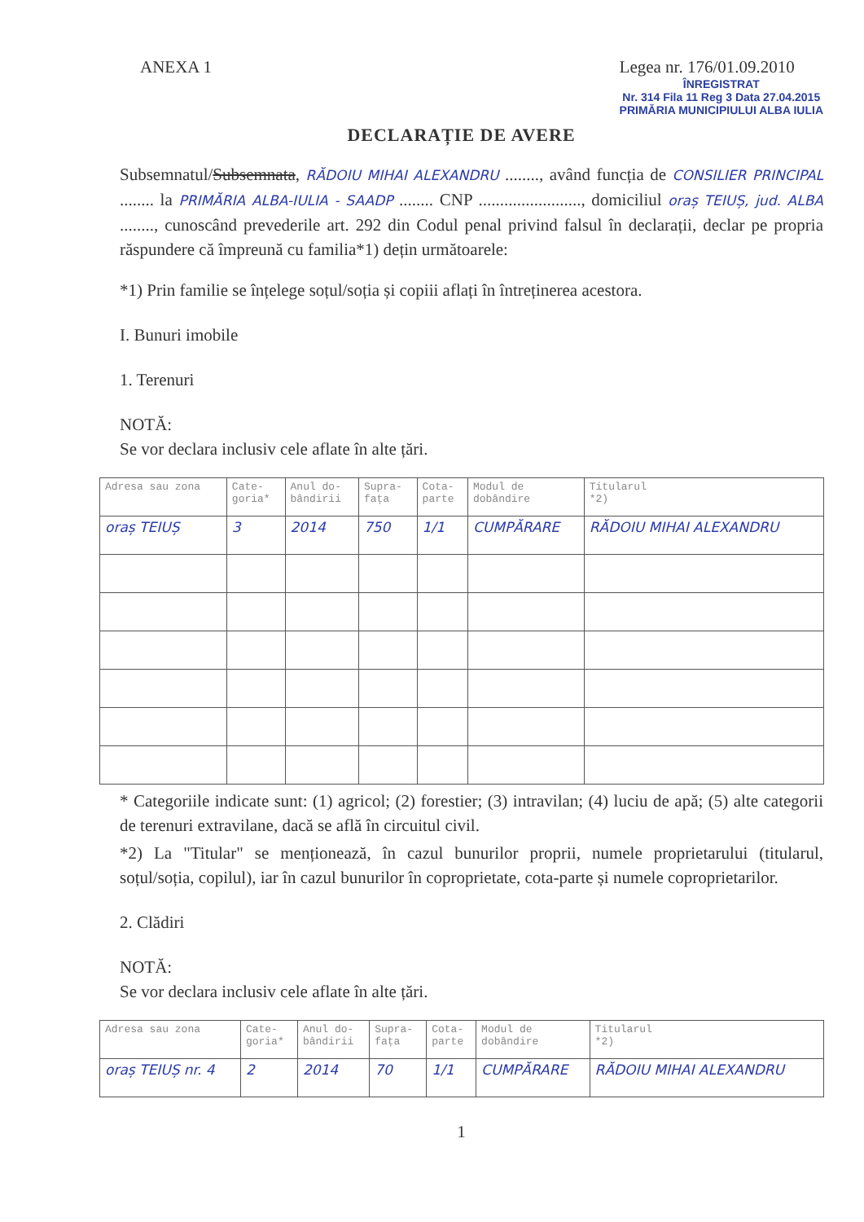ANEXA 1 Legea nr. 176/01.09.2010
ÎNREGISTRAT
Nr. 314 Fila 11 Reg 3 Data 27.04.2015
PRIMĂRIA MUNICIPIULUI ALBA IULIA
DECLARAȚIE DE AVERE
Subsemnatul/Subsemnata, RĂDOIU MIHAI ALEXANDRU ........, având funcția de CONSILIER PRINCIPAL ........ la PRIMĂRIA ALBA-IULIA - SAADP ........ CNP ........................, domiciliul oraș TEIUȘ, jud. ALBA ........, cunoscând prevederile art. 292 din Codul penal privind falsul în declarații, declar pe propria răspundere că împreună cu familia*1) dețin următoarele:
*1) Prin familie se înțelege soțul/soția și copiii aflați în întreținerea acestora.
I. Bunuri imobile
1. Terenuri
NOTĂ:
Se vor declara inclusiv cele aflate în alte țări.
| Adresa sau zona | Cate- goria* | Anul do- bândirii | Supra- fața | Cota- parte | Modul de dobândire | Titularul *2) |
| --- | --- | --- | --- | --- | --- | --- |
| oraș TEIUȘ | 3 | 2014 | 750 | 1/1 | CUMPĂRARE | RĂDOIU MIHAI ALEXANDRU |
* Categoriile indicate sunt: (1) agricol; (2) forestier; (3) intravilan; (4) luciu de apă; (5) alte categorii de terenuri extravilane, dacă se află în circuitul civil.
*2) La "Titular" se menționează, în cazul bunurilor proprii, numele proprietarului (titularul, soțul/soția, copilul), iar în cazul bunurilor în coproprietate, cota-parte și numele coproprietarilor.
2. Clădiri
NOTĂ:
Se vor declara inclusiv cele aflate în alte țări.
| Adresa sau zona | Cate- goria* | Anul do- bândirii | Supra- fața | Cota- parte | Modul de dobândire | Titularul *2) |
| --- | --- | --- | --- | --- | --- | --- |
| oraș TEIUȘ nr. 4 | 2 | 2014 | 70 | 1/1 | CUMPĂRARE | RĂDOIU MIHAI ALEXANDRU |
1